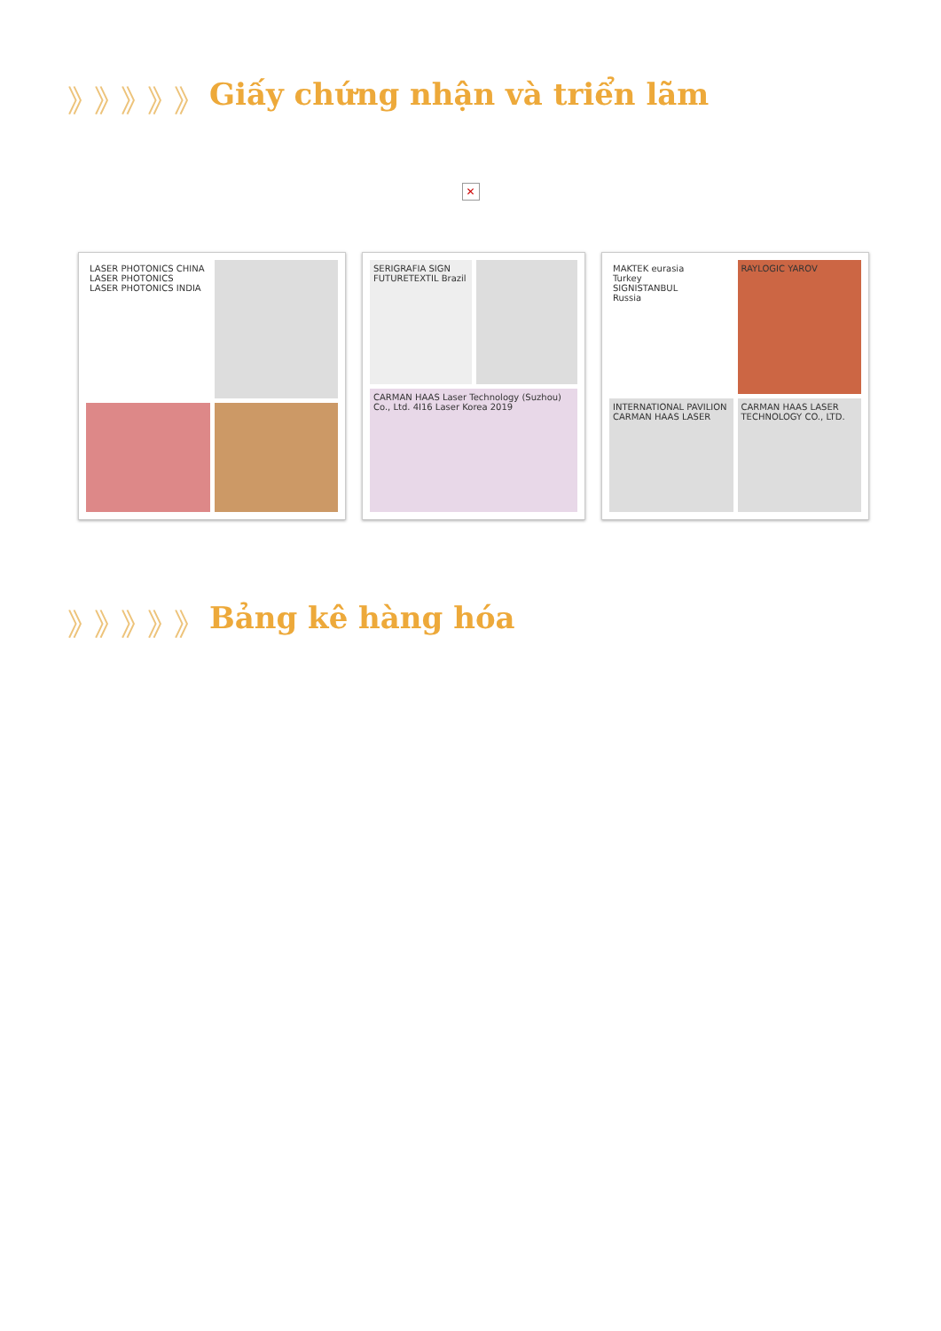》》》》》 Giấy chứng nhận và triển lãm
✕
LASER PHOTONICS CHINA
LASER PHOTONICS
LASER PHOTONICS INDIA
SERIGRAFIA SIGN FUTURETEXTIL Brazil
CARMAN HAAS Laser Technology (Suzhou) Co., Ltd. 4I16 Laser Korea 2019
MAKTEK eurasia
Turkey
SIGNISTANBUL
Russia
RAYLOGIC YAROV
INTERNATIONAL PAVILION CARMAN HAAS LASER
CARMAN HAAS LASER TECHNOLOGY CO., LTD.
》》》》》 Bảng kê hàng hóa